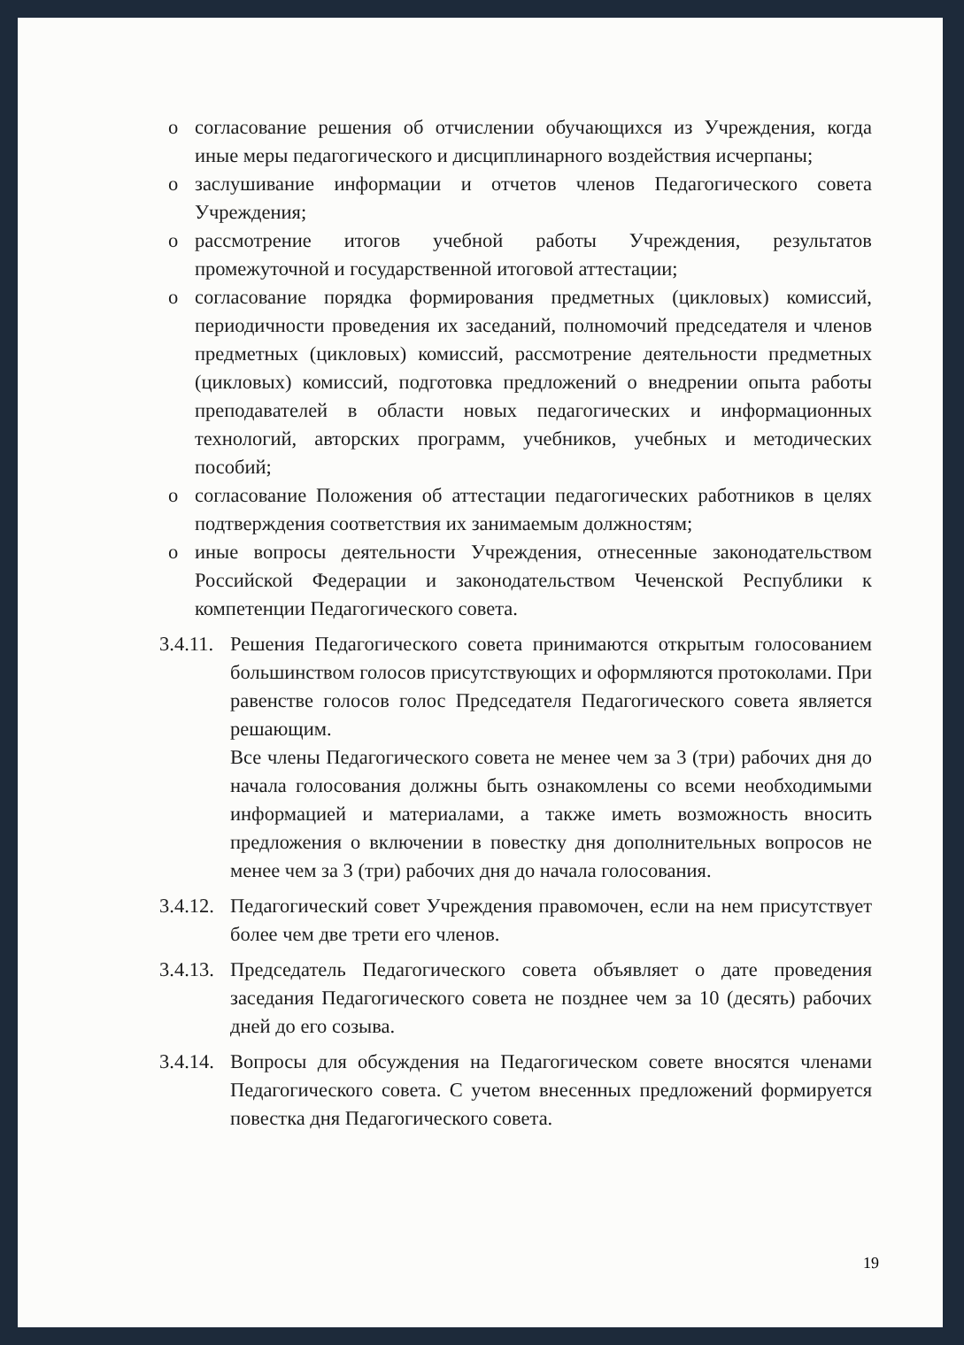o согласование решения об отчислении обучающихся из Учреждения, когда иные меры педагогического и дисциплинарного воздействия исчерпаны;
o заслушивание информации и отчетов членов Педагогического совета Учреждения;
o рассмотрение итогов учебной работы Учреждения, результатов промежуточной и государственной итоговой аттестации;
o согласование порядка формирования предметных (цикловых) комиссий, периодичности проведения их заседаний, полномочий председателя и членов предметных (цикловых) комиссий, рассмотрение деятельности предметных (цикловых) комиссий, подготовка предложений о внедрении опыта работы преподавателей в области новых педагогических и информационных технологий, авторских программ, учебников, учебных и методических пособий;
o согласование Положения об аттестации педагогических работников в целях подтверждения соответствия их занимаемым должностям;
o иные вопросы деятельности Учреждения, отнесенные законодательством Российской Федерации и законодательством Чеченской Республики к компетенции Педагогического совета.
3.4.11.
Решения Педагогического совета принимаются открытым голосованием большинством голосов присутствующих и оформляются протоколами. При равенстве голосов голос Председателя Педагогического совета является решающим.
Все члены Педагогического совета не менее чем за 3 (три) рабочих дня до начала голосования должны быть ознакомлены со всеми необходимыми информацией и материалами, а также иметь возможность вносить предложения о включении в повестку дня дополнительных вопросов не менее чем за 3 (три) рабочих дня до начала голосования.
3.4.12. Педагогический совет Учреждения правомочен, если на нем присутствует более чем две трети его членов.
3.4.13. Председатель Педагогического совета объявляет о дате проведения заседания Педагогического совета не позднее чем за 10 (десять) рабочих дней до его созыва.
3.4.14. Вопросы для обсуждения на Педагогическом совете вносятся членами Педагогического совета. С учетом внесенных предложений формируется повестка дня Педагогического совета.
19